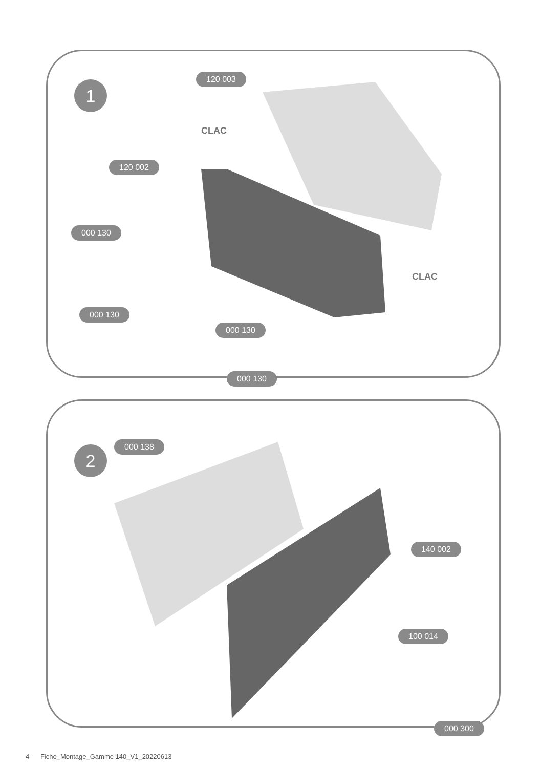1
120 003
CLAC
120 002
000 130
CLAC
000 130
000 130
000 130
2
000 138
140 002
100 014
000 300
4 Fiche_Montage_Gamme 140_V1_20220613